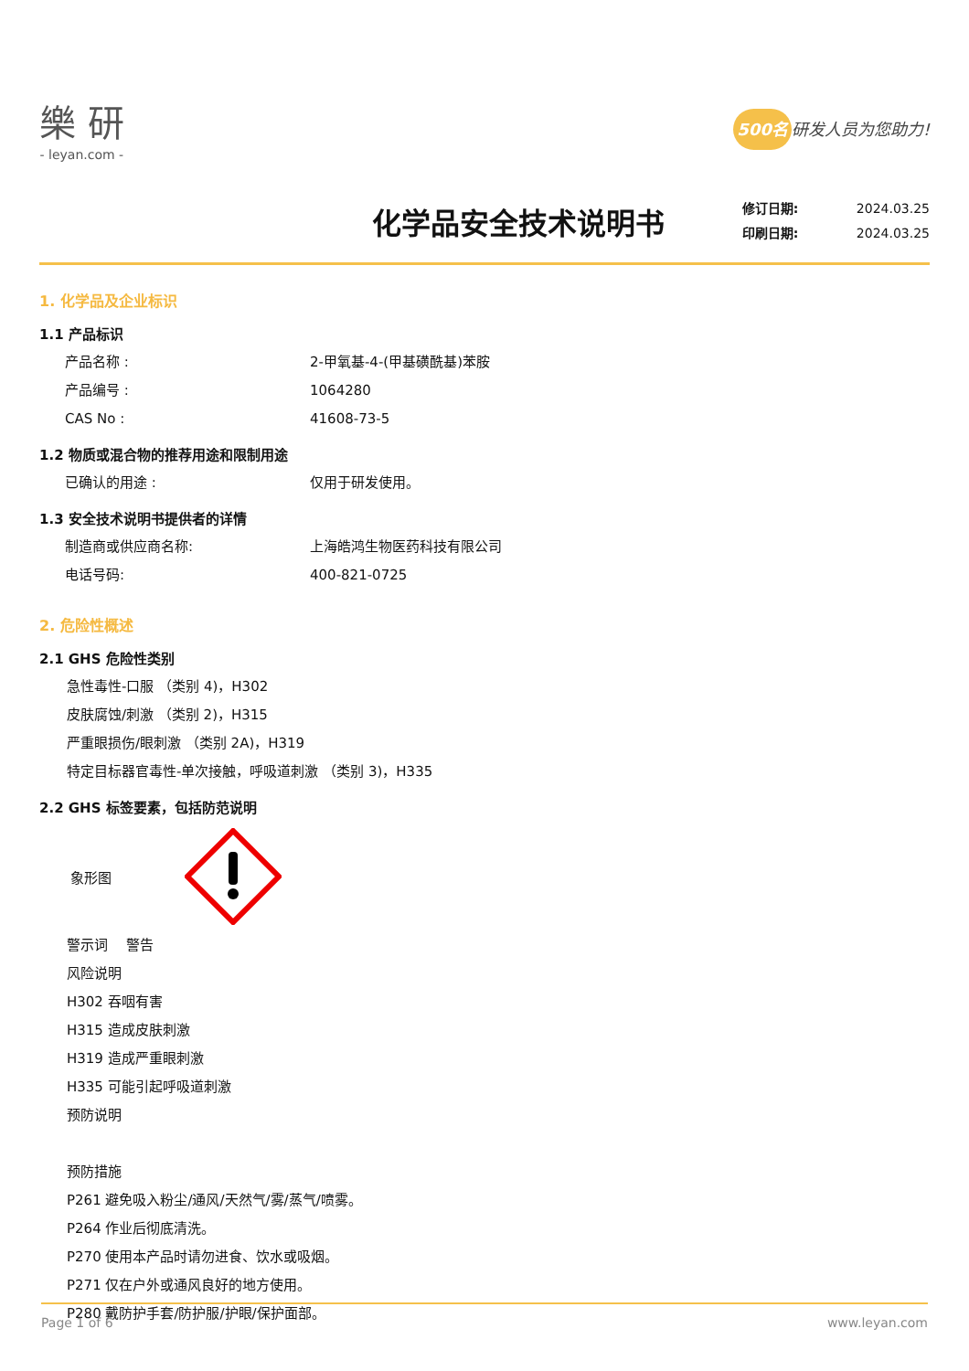樂 研
- leyan.com -
500名 研发人员为您助力!
化学品安全技术说明书
修订日期: 2024.03.25
印刷日期: 2024.03.25
1. 化学品及企业标识
1.1 产品标识
产品名称 : 2-甲氧基-4-(甲基磺酰基)苯胺
产品编号 : 1064280
CAS No : 41608-73-5
1.2 物质或混合物的推荐用途和限制用途
已确认的用途 : 仅用于研发使用。
1.3 安全技术说明书提供者的详情
制造商或供应商名称: 上海皓鸿生物医药科技有限公司
电话号码: 400-821-0725
2. 危险性概述
2.1 GHS 危险性类别
急性毒性-口服 （类别 4)，H302
皮肤腐蚀/刺激 （类别 2)，H315
严重眼损伤/眼刺激 （类别 2A)，H319
特定目标器官毒性-单次接触，呼吸道刺激 （类别 3)，H335
2.2 GHS 标签要素，包括防范说明
象形图
警示词　 警告
风险说明
H302 吞咽有害
H315 造成皮肤刺激
H319 造成严重眼刺激
H335 可能引起呼吸道刺激
预防说明
预防措施
P261 避免吸入粉尘/通风/天然气/雾/蒸气/喷雾。
P264 作业后彻底清洗。
P270 使用本产品时请勿进食、饮水或吸烟。
P271 仅在户外或通风良好的地方使用。
P280 戴防护手套/防护服/护眼/保护面部。
Page 1 of 6 www.leyan.com